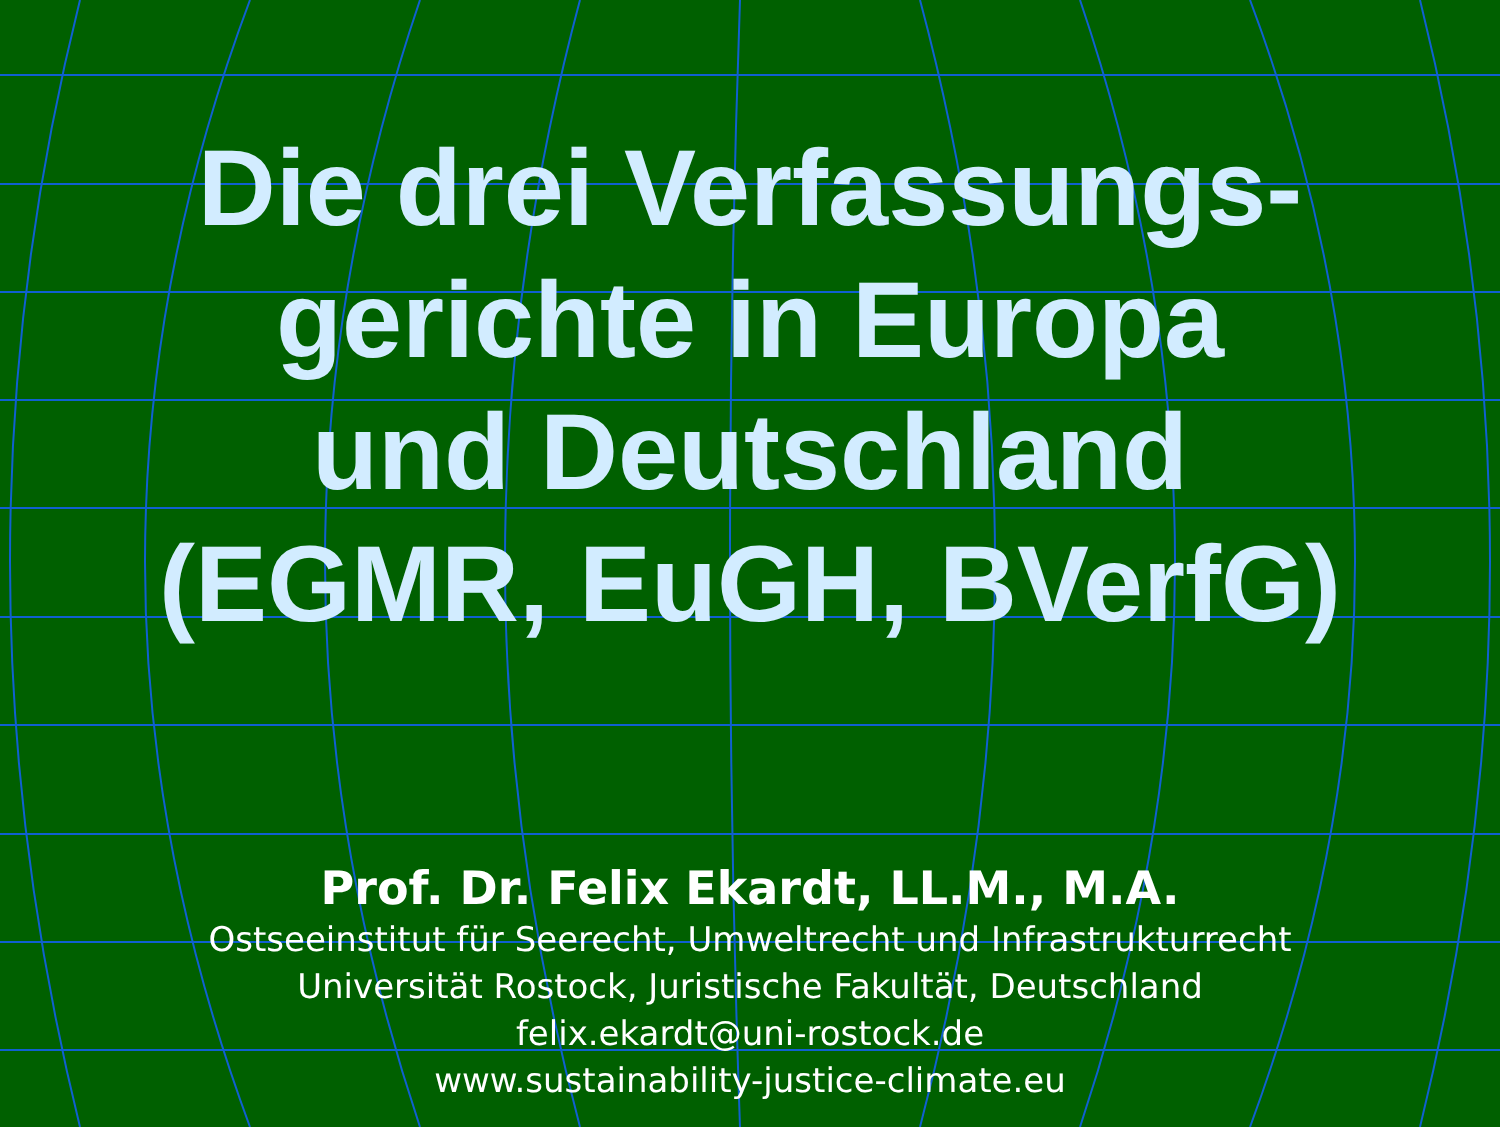Die drei Verfassungs-
gerichte in Europa
und Deutschland
(EGMR, EuGH, BVerfG)
Prof. Dr. Felix Ekardt, LL.M., M.A.
Ostseeinstitut für Seerecht, Umweltrecht und Infrastrukturrecht
Universität Rostock, Juristische Fakultät, Deutschland
felix.ekardt@uni-rostock.de
www.sustainability-justice-climate.eu